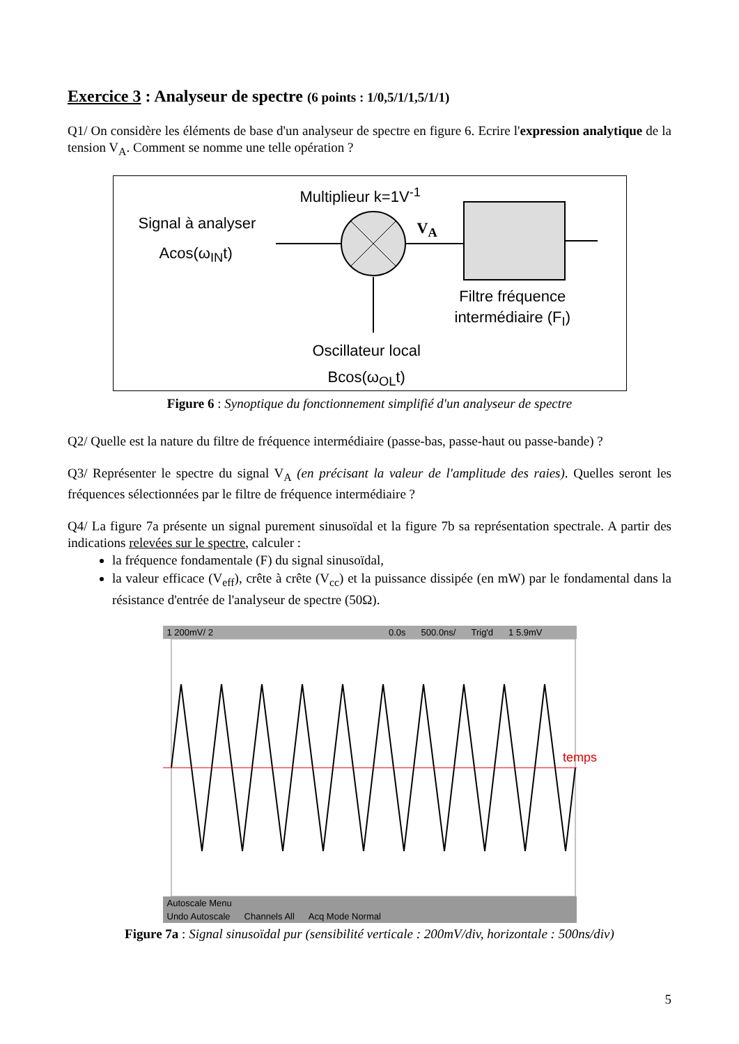Exercice 3 : Analyseur de spectre (6 points : 1/0,5/1/1,5/1/1)
Q1/ On considère les éléments de base d'un analyseur de spectre en figure 6. Ecrire l'expression analytique de la tension V<sub>A</sub>. Comment se nomme une telle opération ?
Multiplieur k=1V<sup>-1</sup>
Signal à analyser
Acos(ω<sub>IN</sub>t)
V<sub>A</sub>
Filtre fréquence
intermédiaire (F<sub>I</sub>)
Oscillateur local
Bcos(ω<sub>OL</sub>t)
Figure 6 : Synoptique du fonctionnement simplifié d'un analyseur de spectre
Q2/ Quelle est la nature du filtre de fréquence intermédiaire (passe-bas, passe-haut ou passe-bande) ?
Q3/ Représenter le spectre du signal V<sub>A</sub> (en précisant la valeur de l'amplitude des raies). Quelles seront les fréquences sélectionnées par le filtre de fréquence intermédiaire ?
Q4/ La figure 7a présente un signal purement sinusoïdal et la figure 7b sa représentation spectrale. A partir des indications relevées sur le spectre, calculer :
la fréquence fondamentale (F) du signal sinusoïdal,
la valeur efficace (V<sub>eff</sub>), crête à crête (V<sub>cc</sub>) et la puissance dissipée (en mW) par le fondamental dans la résistance d'entrée de l'analyseur de spectre (50Ω).
1 200mV/ 2 0.0s 500.0ns/ Trig'd 1 5.9mV
Autoscale Menu
Undo Autoscale Channels All Acq Mode Normal
temps
Figure 7a : Signal sinusoïdal pur (sensibilité verticale : 200mV/div, horizontale : 500ns/div)
5